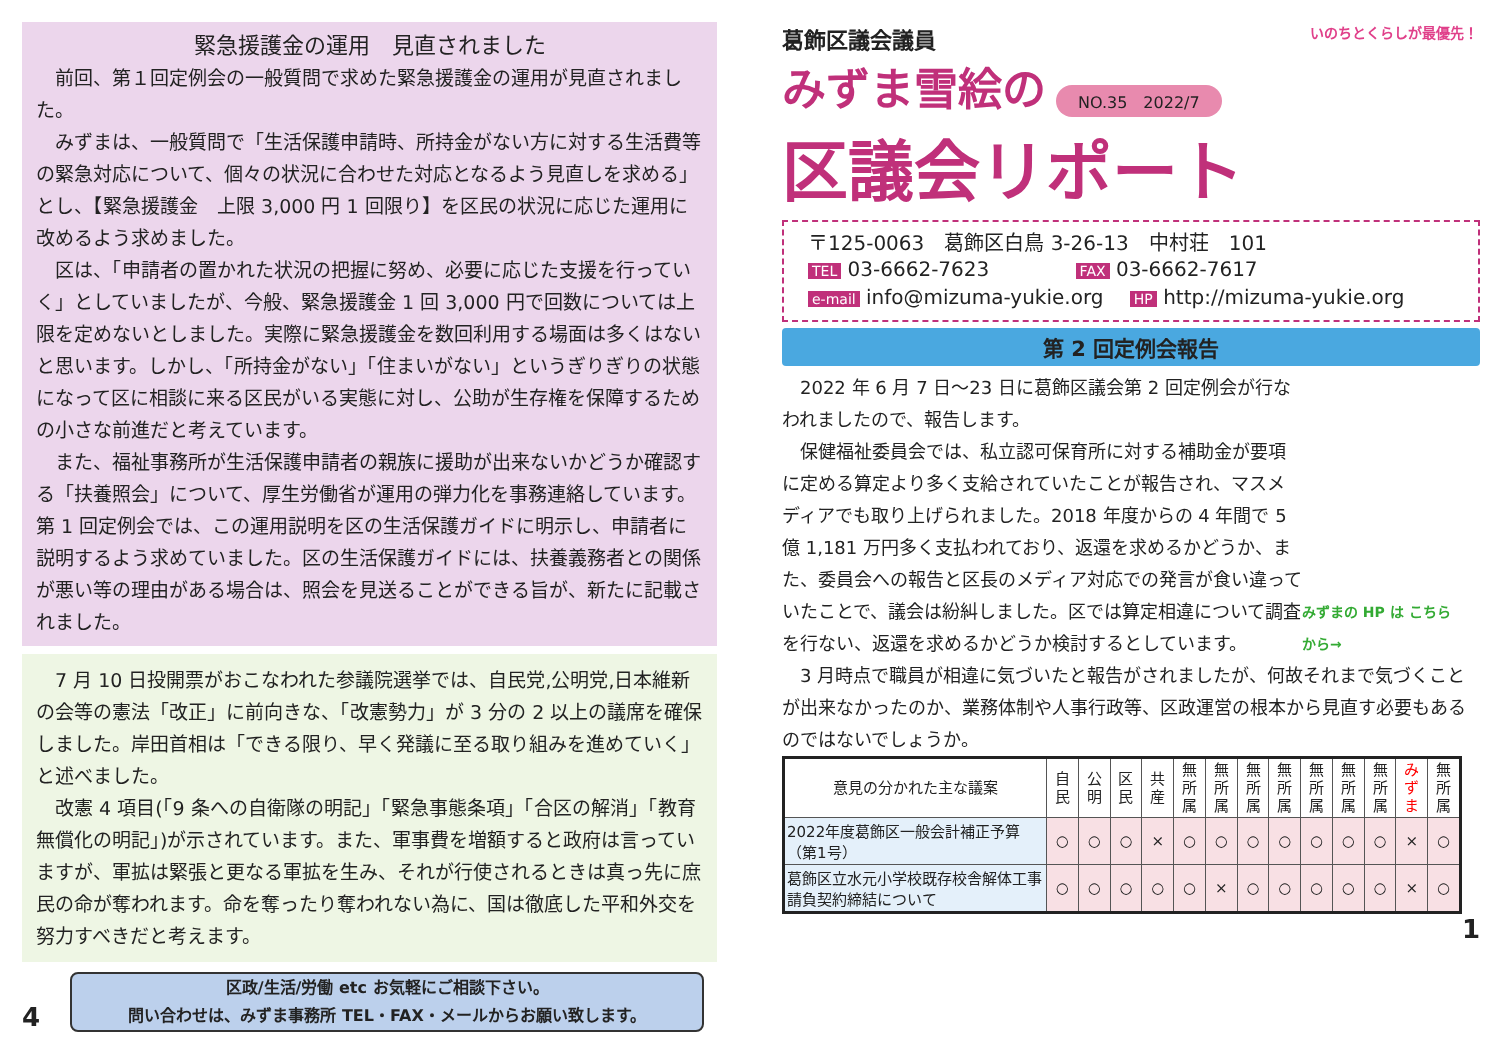緊急援護金の運用　見直されました
前回、第１回定例会の一般質問で求めた緊急援護金の運用が見直されました。
みずまは、一般質問で「生活保護申請時、所持金がない方に対する生活費等の緊急対応について、個々の状況に合わせた対応となるよう見直しを求める」とし、【緊急援護金　上限 3,000 円 1 回限り】を区民の状況に応じた運用に改めるよう求めました。
区は、「申請者の置かれた状況の把握に努め、必要に応じた支援を行っていく」としていましたが、今般、緊急援護金 1 回 3,000 円で回数については上限を定めないとしました。実際に緊急援護金を数回利用する場面は多くはないと思います。しかし、「所持金がない」「住まいがない」というぎりぎりの状態になって区に相談に来る区民がいる実態に対し、公助が生存権を保障するための小さな前進だと考えています。
また、福祉事務所が生活保護申請者の親族に援助が出来ないかどうか確認する「扶養照会」について、厚生労働省が運用の弾力化を事務連絡しています。第 1 回定例会では、この運用説明を区の生活保護ガイドに明示し、申請者に説明するよう求めていました。区の生活保護ガイドには、扶養義務者との関係が悪い等の理由がある場合は、照会を見送ることができる旨が、新たに記載されました。
7 月 10 日投開票がおこなわれた参議院選挙では、自民党,公明党,日本維新の会等の憲法「改正」に前向きな、「改憲勢力」が 3 分の 2 以上の議席を確保しました。岸田首相は「できる限り、早く発議に至る取り組みを進めていく」と述べました。
改憲 4 項目(「9 条への自衛隊の明記」「緊急事態条項」「合区の解消」「教育無償化の明記」)が示されています。また、軍事費を増額すると政府は言っていますが、軍拡は緊張と更なる軍拡を生み、それが行使されるときは真っ先に庶民の命が奪われます。命を奪ったり奪われない為に、国は徹底した平和外交を努力すべきだと考えます。
4
区政/生活/労働 etc お気軽にご相談下さい。
問い合わせは、みずま事務所 TEL・FAX・メールからお願い致します。
葛飾区議会議員
みずま雪絵の NO.35　2022/7
区議会リポート
いのちとくらしが最優先！
〒125-0063　葛飾区白鳥 3-26-13　中村荘　101
TEL 03-6662-7623　　　　 FAX 03-6662-7617
e-mail info@mizuma-yukie.org　 HP http://mizuma-yukie.org
第 2 回定例会報告
2022 年 6 月 7 日～23 日に葛飾区議会第 2 回定例会が行なわれましたので、報告します。
保健福祉委員会では、私立認可保育所に対する補助金が要項に定める算定より多く支給されていたことが報告され、マスメディアでも取り上げられました。2018 年度からの 4 年間で 5 億 1,181 万円多く支払われており、返還を求めるかどうか、また、委員会への報告と区長のメディア対応での発言が食い違っていたことで、議会は紛糾しました。区では算定相違について調査を行ない、返還を求めるかどうか検討するとしています。
みずまの HP は こちらから→
3 月時点で職員が相違に気づいたと報告がされましたが、何故それまで気づくことが出来なかったのか、業務体制や人事行政等、区政運営の根本から見直す必要もあるのではないでしょうか。
| 意見の分かれた主な議案 | 自民 | 公明 | 区民 | 共産 | 無所属 | 無所属 | 無所属 | 無所属 | 無所属 | 無所属 | 無所属 | みずま | 無所属 |
| --- | --- | --- | --- | --- | --- | --- | --- | --- | --- | --- | --- | --- | --- |
| 2022年度葛飾区一般会計補正予算（第1号） | ○ | ○ | ○ | × | ○ | ○ | ○ | ○ | ○ | ○ | ○ | × | ○ |
| 葛飾区立水元小学校既存校舎解体工事請負契約締結について | ○ | ○ | ○ | ○ | ○ | × | ○ | ○ | ○ | ○ | ○ | × | ○ |
1